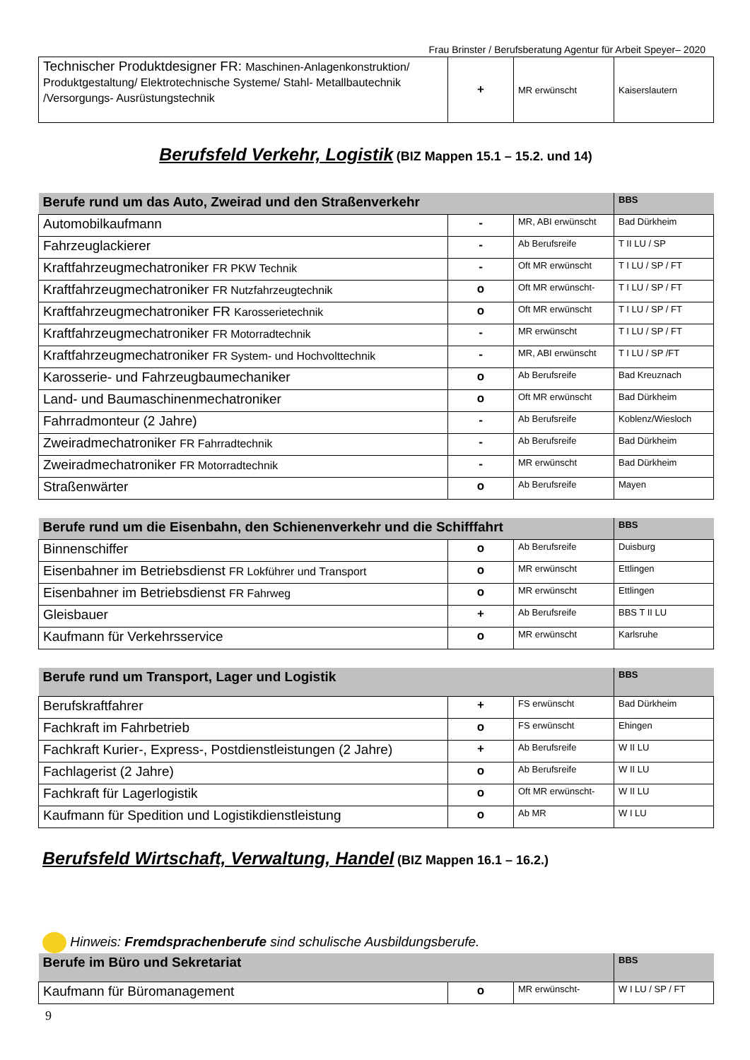Frau Brinster / Berufsberatung Agentur für Arbeit Speyer– 2020
| Technischer Produktdesigner FR: Maschinen-Anlagenkonstruktion/ Produktgestaltung/ Elektrotechnische Systeme/ Stahl- Metallbautechnik /Versorgungs- Ausrüstungstechnik | + | MR erwünscht | Kaiserslautern |
Berufsfeld Verkehr, Logistik
(BIZ Mappen 15.1 – 15.2. und 14)
| Berufe rund um das Auto, Zweirad und den Straßenverkehr | | | BBS |
| Automobilkaufmann | - | MR, ABI erwünscht | Bad Dürkheim |
| Fahrzeuglackierer | - | Ab Berufsreife | T II LU / SP |
| Kraftfahrzeugmechatroniker FR PKW Technik | - | Oft MR erwünscht | T I LU / SP / FT |
| Kraftfahrzeugmechatroniker FR Nutzfahrzeugtechnik | o | Oft MR erwünscht- | T I LU / SP / FT |
| Kraftfahrzeugmechatroniker FR Karosserietechnik | o | Oft MR erwünscht | T I LU / SP / FT |
| Kraftfahrzeugmechatroniker FR Motorradtechnik | - | MR erwünscht | T I LU / SP / FT |
| Kraftfahrzeugmechatroniker FR System- und Hochvolttechnik | - | MR, ABI erwünscht | T I LU / SP /FT |
| Karosserie- und Fahrzeugbaumechaniker | o | Ab Berufsreife | Bad Kreuznach |
| Land- und Baumaschinenmechatroniker | o | Oft MR erwünscht | Bad Dürkheim |
| Fahrradmonteur (2 Jahre) | - | Ab Berufsreife | Koblenz/Wiesloch |
| Zweiradmechatroniker FR Fahrradtechnik | - | Ab Berufsreife | Bad Dürkheim |
| Zweiradmechatroniker FR Motorradtechnik | - | MR erwünscht | Bad Dürkheim |
| Straßenwärter | o | Ab Berufsreife | Mayen |
| Berufe rund um die Eisenbahn, den Schienenverkehr und die Schifffahrt | | | BBS |
| Binnenschiffer | o | Ab Berufsreife | Duisburg |
| Eisenbahner im Betriebsdienst FR Lokführer und Transport | o | MR erwünscht | Ettlingen |
| Eisenbahner im Betriebsdienst FR Fahrweg | o | MR erwünscht | Ettlingen |
| Gleisbauer | + | Ab Berufsreife | BBS T II LU |
| Kaufmann für Verkehrsservice | o | MR erwünscht | Karlsruhe |
| Berufe rund um Transport, Lager und Logistik | | | BBS |
| Berufskraftfahrer | + | FS erwünscht | Bad Dürkheim |
| Fachkraft im Fahrbetrieb | o | FS erwünscht | Ehingen |
| Fachkraft Kurier-, Express-, Postdienstleistungen (2 Jahre) | + | Ab Berufsreife | W II LU |
| Fachlagerist (2 Jahre) | o | Ab Berufsreife | W II LU |
| Fachkraft für Lagerlogistik | o | Oft MR erwünscht- | W II LU |
| Kaufmann für Spedition und Logistikdienstleistung | o | Ab MR | W I LU |
Berufsfeld Wirtschaft, Verwaltung, Handel
(BIZ Mappen 16.1 – 16.2.)
Hinweis: Fremdsprachenberufe sind schulische Ausbildungsberufe.
| Berufe im Büro und Sekretariat | | | BBS |
| Kaufmann für Büromanagement | o | MR erwünscht- | W I LU / SP / FT |
9